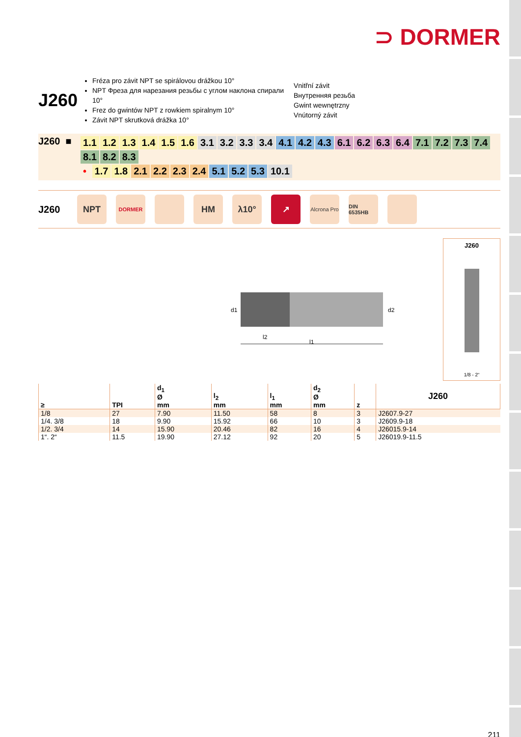⊃ DORMER
J260
Fréza pro závit NPT se spirálovou drážkou 10°
NPT Фреза для нарезания резьбы с углом наклона спирали 10°
Frez do gwintów NPT z rowkiem spiralnym 10°
Závit NPT skrutková drážka 10°
Vnitřní závit
Внутренняя резьба
Gwint wewnętrzny
Vnútorný závit
J260 ■
1.1 1.2 1.3 1.4 1.5 1.6 3.1 3.2 3.3 3.4 4.1 4.2 4.3 6.1 6.2 6.3 6.4 7.1 7.2 7.3 7.4 8.1 8.2 8.3
• 1.7 1.8 2.1 2.2 2.3 2.4 5.1 5.2 5.3 10.1
J260
NPT
DORMER
HM λ10° ↗
Alcrona Pro
DIN 6535HB
d1
d2
l2
l1
J260
1/8 - 2“
| ≥ | TPI | d<sub>1</sub> Ø mm | l<sub>2</sub> mm | l<sub>1</sub> mm | d<sub>2</sub> Ø mm | z | J260 |
| --- | --- | --- | --- | --- | --- | --- | --- |
| 1/8 | 27 | 7.90 | 11.50 | 58 | 8 | 3 | J2607.9-27 |
| 1/4. 3/8 | 18 | 9.90 | 15.92 | 66 | 10 | 3 | J2609.9-18 |
| 1/2. 3/4 | 14 | 15.90 | 20.46 | 82 | 16 | 4 | J26015.9-14 |
| 1“. 2“ | 11.5 | 19.90 | 27.12 | 92 | 20 | 5 | J26019.9-11.5 |
211